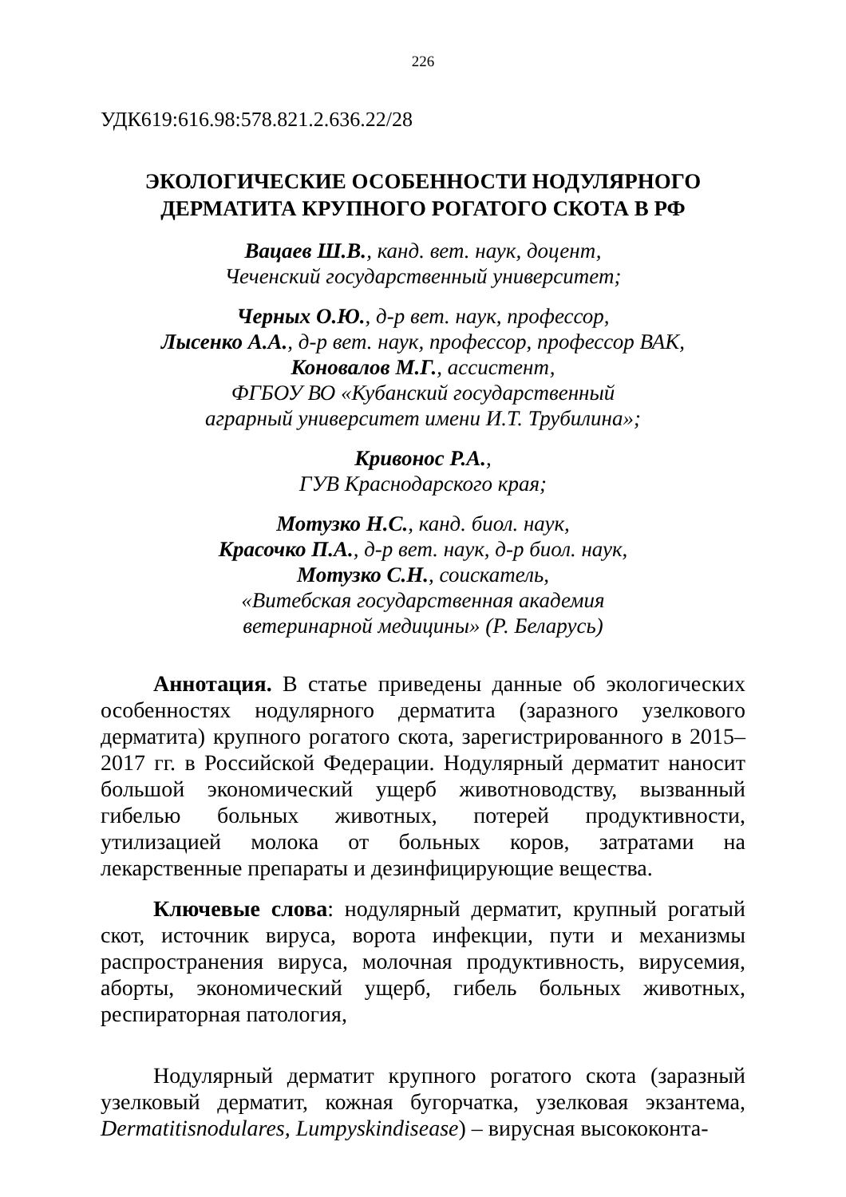226
УДК619:616.98:578.821.2.636.22/28
ЭКОЛОГИЧЕСКИЕ ОСОБЕННОСТИ НОДУЛЯРНОГО
ДЕРМАТИТА КРУПНОГО РОГАТОГО СКОТА В РФ
Вацаев Ш.В., канд. вет. наук, доцент,
Чеченский государственный университет;
Черных О.Ю., д-р вет. наук, профессор,
Лысенко А.А., д-р вет. наук, профессор, профессор ВАК,
Коновалов М.Г., ассистент,
ФГБОУ ВО «Кубанский государственный
аграрный университет имени И.Т. Трубилина»;
Кривонос Р.А.,
ГУВ Краснодарского края;
Мотузко Н.С., канд. биол. наук,
Красочко П.А., д-р вет. наук, д-р биол. наук,
Мотузко С.Н., соискатель,
«Витебская государственная академия
ветеринарной медицины» (Р. Беларусь)
Аннотация. В статье приведены данные об экологических особенностях нодулярного дерматита (заразного узелкового дерматита) крупного рогатого скота, зарегистрированного в 2015–2017 гг. в Российской Федерации. Нодулярный дерматит наносит большой экономический ущерб животноводству, вызванный гибелью больных животных, потерей продуктивности, утилизацией молока от больных коров, затратами на лекарственные препараты и дезинфицирующие вещества.
Ключевые слова: нодулярный дерматит, крупный рогатый скот, источник вируса, ворота инфекции, пути и механизмы распространения вируса, молочная продуктивность, вирусемия, аборты, экономический ущерб, гибель больных животных, респираторная патология,
Нодулярный дерматит крупного рогатого скота (заразный узелковый дерматит, кожная бугорчатка, узелковая экзантема, Dermatitisnodulares, Lumpyskindisease) – вирусная высококонта-